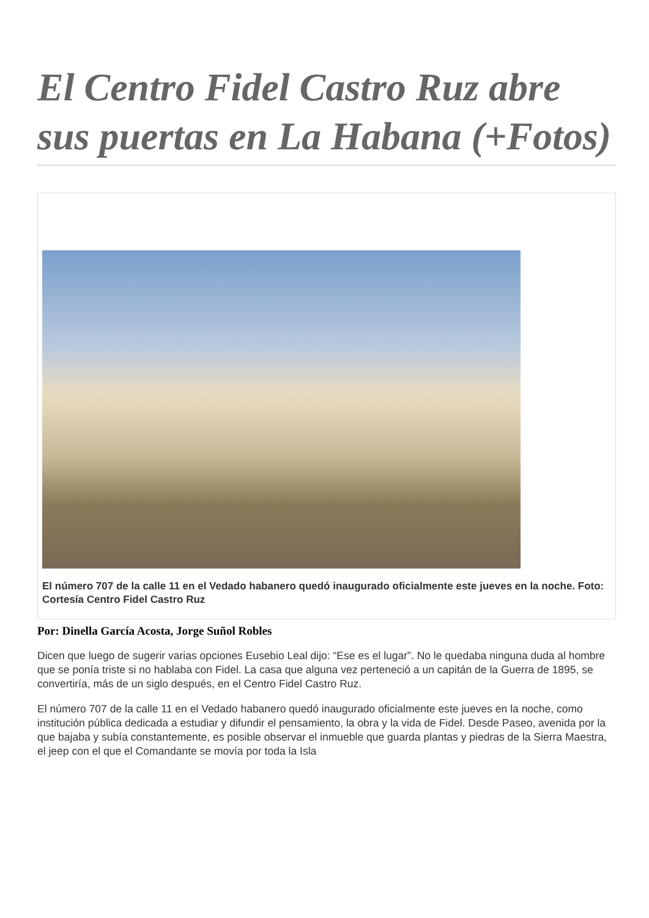El Centro Fidel Castro Ruz abre sus puertas en La Habana (+Fotos)
El número 707 de la calle 11 en el Vedado habanero quedó inaugurado oficialmente este jueves en la noche. Foto: Cortesía Centro Fidel Castro Ruz
Por: Dinella García Acosta, Jorge Suñol Robles
Dicen que luego de sugerir varias opciones Eusebio Leal dijo: “Ese es el lugar”. No le quedaba ninguna duda al hombre que se ponía triste si no hablaba con Fidel. La casa que alguna vez perteneció a un capitán de la Guerra de 1895, se convertiría, más de un siglo después, en el Centro Fidel Castro Ruz.
El número 707 de la calle 11 en el Vedado habanero quedó inaugurado oficialmente este jueves en la noche, como institución pública dedicada a estudiar y difundir el pensamiento, la obra y la vida de Fidel. Desde Paseo, avenida por la que bajaba y subía constantemente, es posible observar el inmueble que guarda plantas y piedras de la Sierra Maestra, el jeep con el que el Comandante se movía por toda la Isla